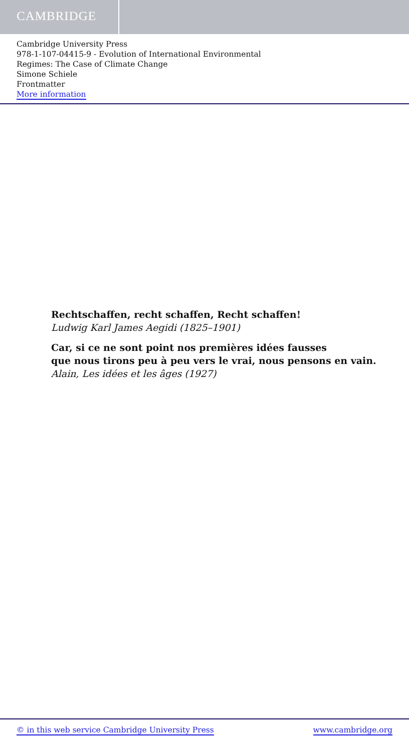CAMBRIDGE
Cambridge University Press
978-1-107-04415-9 - Evolution of International Environmental
Regimes: The Case of Climate Change
Simone Schiele
Frontmatter
More information
Rechtschaffen, recht schaffen, Recht schaffen!
Ludwig Karl James Aegidi (1825–1901)
Car, si ce ne sont point nos premières idées fausses
que nous tirons peu à peu vers le vrai, nous pensons en vain.
Alain, Les idées et les âges (1927)
© in this web service Cambridge University Press www.cambridge.org